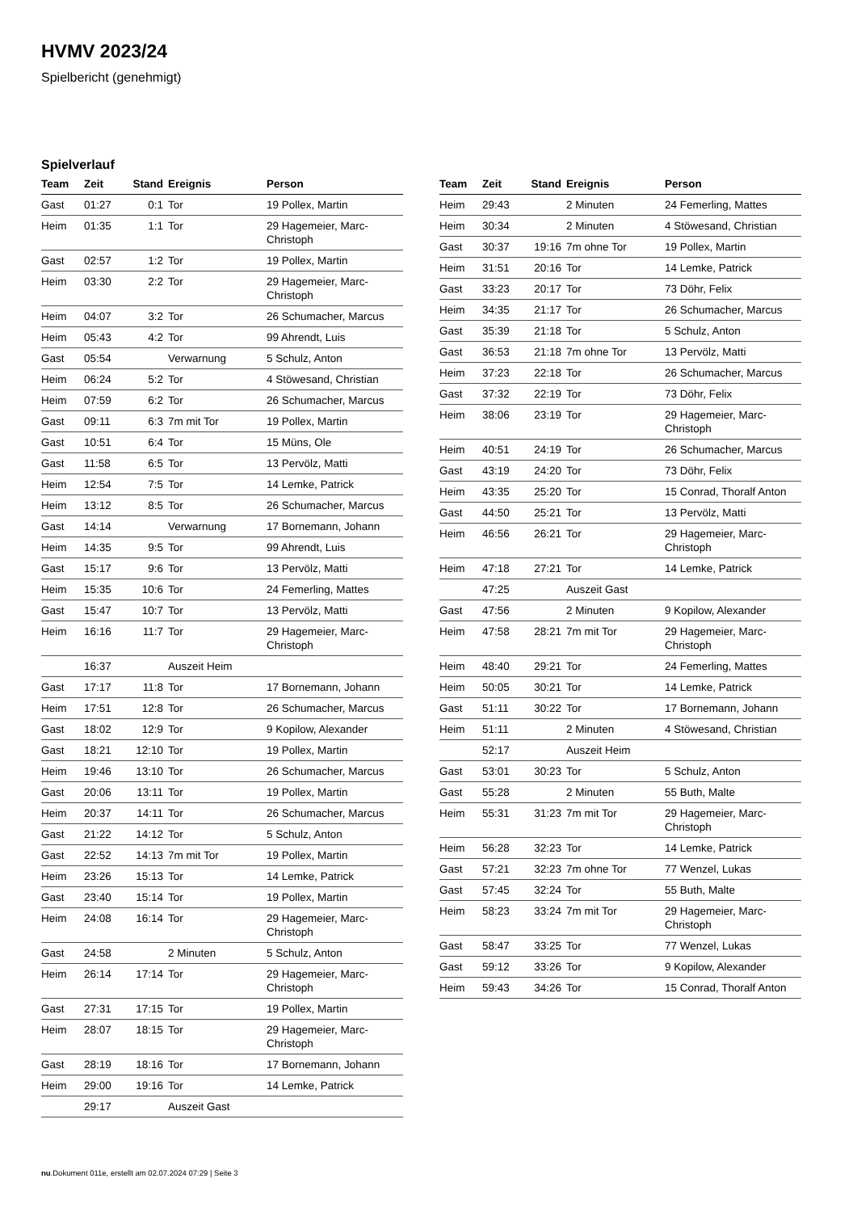HVMV 2023/24
Spielbericht (genehmigt)
Spielverlauf
| Team | Zeit | Stand | Ereignis | Person |
| --- | --- | --- | --- | --- |
| Gast | 01:27 | 0:1 | Tor | 19 Pollex, Martin |
| Heim | 01:35 | 1:1 | Tor | 29 Hagemeier, Marc-Christoph |
| Gast | 02:57 | 1:2 | Tor | 19 Pollex, Martin |
| Heim | 03:30 | 2:2 | Tor | 29 Hagemeier, Marc-Christoph |
| Heim | 04:07 | 3:2 | Tor | 26 Schumacher, Marcus |
| Heim | 05:43 | 4:2 | Tor | 99 Ahrendt, Luis |
| Gast | 05:54 | | Verwarnung | 5 Schulz, Anton |
| Heim | 06:24 | 5:2 | Tor | 4 Stöwesand, Christian |
| Heim | 07:59 | 6:2 | Tor | 26 Schumacher, Marcus |
| Gast | 09:11 | 6:3 | 7m mit Tor | 19 Pollex, Martin |
| Gast | 10:51 | 6:4 | Tor | 15 Müns, Ole |
| Gast | 11:58 | 6:5 | Tor | 13 Pervölz, Matti |
| Heim | 12:54 | 7:5 | Tor | 14 Lemke, Patrick |
| Heim | 13:12 | 8:5 | Tor | 26 Schumacher, Marcus |
| Gast | 14:14 | | Verwarnung | 17 Bornemann, Johann |
| Heim | 14:35 | 9:5 | Tor | 99 Ahrendt, Luis |
| Gast | 15:17 | 9:6 | Tor | 13 Pervölz, Matti |
| Heim | 15:35 | 10:6 | Tor | 24 Femerling, Mattes |
| Gast | 15:47 | 10:7 | Tor | 13 Pervölz, Matti |
| Heim | 16:16 | 11:7 | Tor | 29 Hagemeier, Marc-Christoph |
| | 16:37 | | Auszeit Heim | |
| Gast | 17:17 | 11:8 | Tor | 17 Bornemann, Johann |
| Heim | 17:51 | 12:8 | Tor | 26 Schumacher, Marcus |
| Gast | 18:02 | 12:9 | Tor | 9 Kopilow, Alexander |
| Gast | 18:21 | 12:10 | Tor | 19 Pollex, Martin |
| Heim | 19:46 | 13:10 | Tor | 26 Schumacher, Marcus |
| Gast | 20:06 | 13:11 | Tor | 19 Pollex, Martin |
| Heim | 20:37 | 14:11 | Tor | 26 Schumacher, Marcus |
| Gast | 21:22 | 14:12 | Tor | 5 Schulz, Anton |
| Gast | 22:52 | 14:13 | 7m mit Tor | 19 Pollex, Martin |
| Heim | 23:26 | 15:13 | Tor | 14 Lemke, Patrick |
| Gast | 23:40 | 15:14 | Tor | 19 Pollex, Martin |
| Heim | 24:08 | 16:14 | Tor | 29 Hagemeier, Marc-Christoph |
| Gast | 24:58 | | 2 Minuten | 5 Schulz, Anton |
| Heim | 26:14 | 17:14 | Tor | 29 Hagemeier, Marc-Christoph |
| Gast | 27:31 | 17:15 | Tor | 19 Pollex, Martin |
| Heim | 28:07 | 18:15 | Tor | 29 Hagemeier, Marc-Christoph |
| Gast | 28:19 | 18:16 | Tor | 17 Bornemann, Johann |
| Heim | 29:00 | 19:16 | Tor | 14 Lemke, Patrick |
| | 29:17 | | Auszeit Gast | |
| Team | Zeit | Stand | Ereignis | Person |
| --- | --- | --- | --- | --- |
| Heim | 29:43 | | 2 Minuten | 24 Femerling, Mattes |
| Heim | 30:34 | | 2 Minuten | 4 Stöwesand, Christian |
| Gast | 30:37 | 19:16 | 7m ohne Tor | 19 Pollex, Martin |
| Heim | 31:51 | 20:16 | Tor | 14 Lemke, Patrick |
| Gast | 33:23 | 20:17 | Tor | 73 Döhr, Felix |
| Heim | 34:35 | 21:17 | Tor | 26 Schumacher, Marcus |
| Gast | 35:39 | 21:18 | Tor | 5 Schulz, Anton |
| Gast | 36:53 | 21:18 | 7m ohne Tor | 13 Pervölz, Matti |
| Heim | 37:23 | 22:18 | Tor | 26 Schumacher, Marcus |
| Gast | 37:32 | 22:19 | Tor | 73 Döhr, Felix |
| Heim | 38:06 | 23:19 | Tor | 29 Hagemeier, Marc-Christoph |
| Heim | 40:51 | 24:19 | Tor | 26 Schumacher, Marcus |
| Gast | 43:19 | 24:20 | Tor | 73 Döhr, Felix |
| Heim | 43:35 | 25:20 | Tor | 15 Conrad, Thoralf Anton |
| Gast | 44:50 | 25:21 | Tor | 13 Pervölz, Matti |
| Heim | 46:56 | 26:21 | Tor | 29 Hagemeier, Marc-Christoph |
| Heim | 47:18 | 27:21 | Tor | 14 Lemke, Patrick |
| | 47:25 | | Auszeit Gast | |
| Gast | 47:56 | | 2 Minuten | 9 Kopilow, Alexander |
| Heim | 47:58 | 28:21 | 7m mit Tor | 29 Hagemeier, Marc-Christoph |
| Heim | 48:40 | 29:21 | Tor | 24 Femerling, Mattes |
| Heim | 50:05 | 30:21 | Tor | 14 Lemke, Patrick |
| Gast | 51:11 | 30:22 | Tor | 17 Bornemann, Johann |
| Heim | 51:11 | | 2 Minuten | 4 Stöwesand, Christian |
| | 52:17 | | Auszeit Heim | |
| Gast | 53:01 | 30:23 | Tor | 5 Schulz, Anton |
| Gast | 55:28 | | 2 Minuten | 55 Buth, Malte |
| Heim | 55:31 | 31:23 | 7m mit Tor | 29 Hagemeier, Marc-Christoph |
| Heim | 56:28 | 32:23 | Tor | 14 Lemke, Patrick |
| Gast | 57:21 | 32:23 | 7m ohne Tor | 77 Wenzel, Lukas |
| Gast | 57:45 | 32:24 | Tor | 55 Buth, Malte |
| Heim | 58:23 | 33:24 | 7m mit Tor | 29 Hagemeier, Marc-Christoph |
| Gast | 58:47 | 33:25 | Tor | 77 Wenzel, Lukas |
| Gast | 59:12 | 33:26 | Tor | 9 Kopilow, Alexander |
| Heim | 59:43 | 34:26 | Tor | 15 Conrad, Thoralf Anton |
nu.Dokument 011e, erstellt am 02.07.2024 07:29 | Seite 3